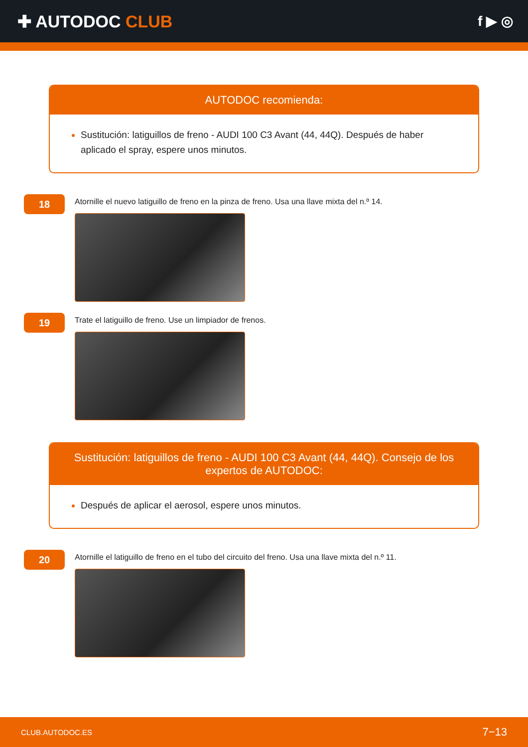✚ AUTODOC CLUB
f ▶ ◎
AUTODOC recomienda:
Sustitución: latiguillos de freno - AUDI 100 C3 Avant (44, 44Q). Después de haber aplicado el spray, espere unos minutos.
18
Atornille el nuevo latiguillo de freno en la pinza de freno. Usa una llave mixta del n.º 14.
19
Trate el latiguillo de freno. Use un limpiador de frenos.
Sustitución: latiguillos de freno - AUDI 100 C3 Avant (44, 44Q). Consejo de los expertos de AUTODOC:
Después de aplicar el aerosol, espere unos minutos.
20
Atornille el latiguillo de freno en el tubo del circuito del freno. Usa una llave mixta del n.º 11.
CLUB.AUTODOC.ES 7−13